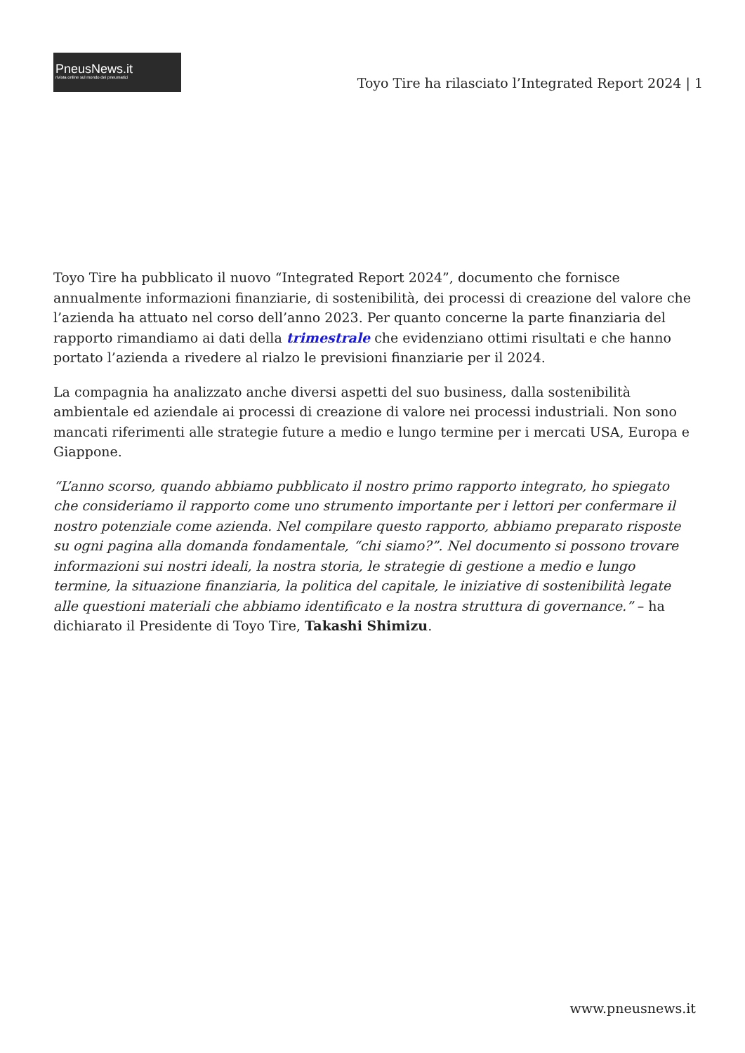PneusNews.it
rivista online sul mondo dei pneumatici
Toyo Tire ha rilasciato l’Integrated Report 2024 | 1
Toyo Tire ha pubblicato il nuovo “Integrated Report 2024”, documento che fornisce annualmente informazioni finanziarie, di sostenibilità, dei processi di creazione del valore che l’azienda ha attuato nel corso dell’anno 2023. Per quanto concerne la parte finanziaria del rapporto rimandiamo ai dati della trimestrale che evidenziano ottimi risultati e che hanno portato l’azienda a rivedere al rialzo le previsioni finanziarie per il 2024.
La compagnia ha analizzato anche diversi aspetti del suo business, dalla sostenibilità ambientale ed aziendale ai processi di creazione di valore nei processi industriali. Non sono mancati riferimenti alle strategie future a medio e lungo termine per i mercati USA, Europa e Giappone.
“L’anno scorso, quando abbiamo pubblicato il nostro primo rapporto integrato, ho spiegato che consideriamo il rapporto come uno strumento importante per i lettori per confermare il nostro potenziale come azienda. Nel compilare questo rapporto, abbiamo preparato risposte su ogni pagina alla domanda fondamentale, “chi siamo?”. Nel documento si possono trovare informazioni sui nostri ideali, la nostra storia, le strategie di gestione a medio e lungo termine, la situazione finanziaria, la politica del capitale, le iniziative di sostenibilità legate alle questioni materiali che abbiamo identificato e la nostra struttura di governance.” – ha dichiarato il Presidente di Toyo Tire, Takashi Shimizu.
www.pneusnews.it